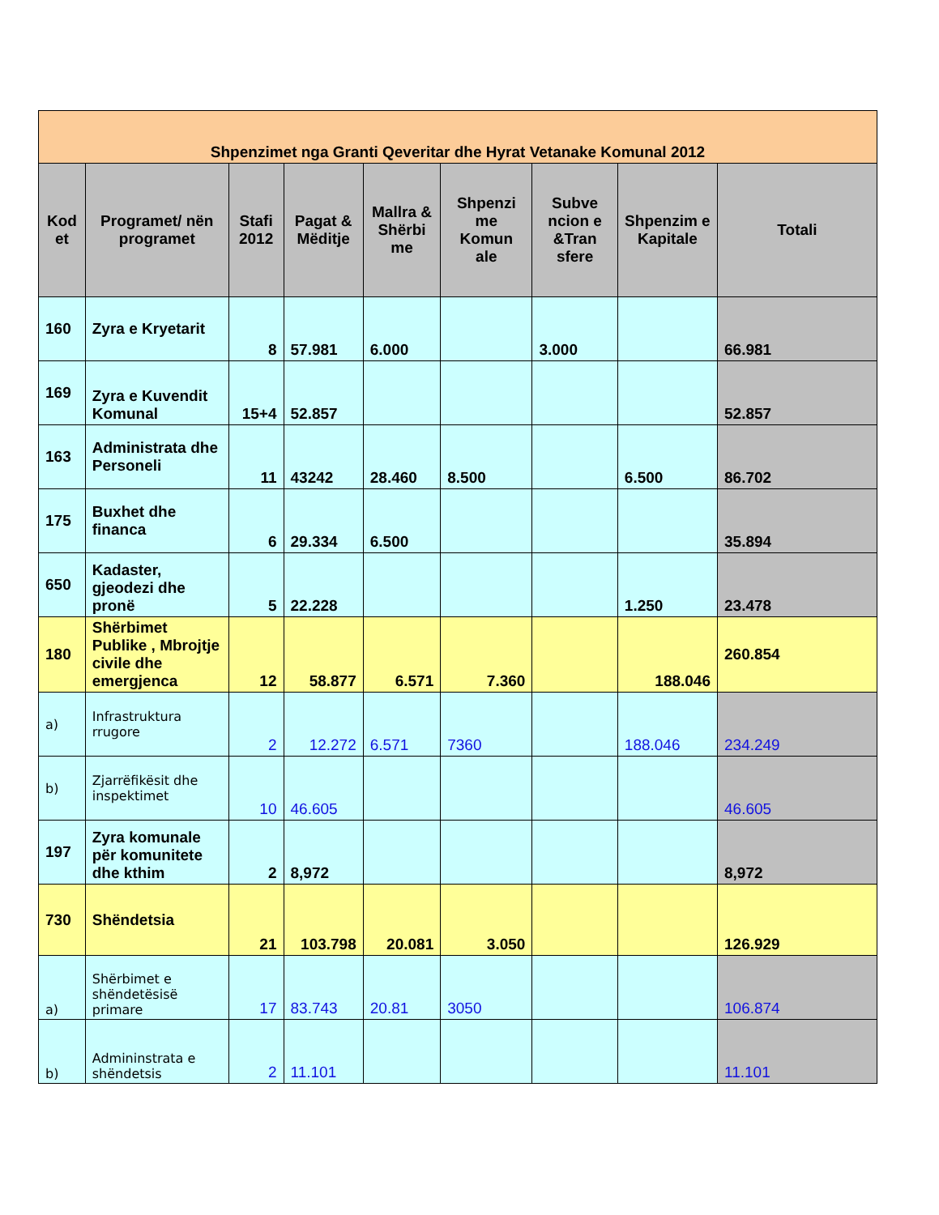| Shpenzimet nga Granti Qeveritar dhe Hyrat Vetanake Komunal 2012 | | | | | | | | |
| Kod et | Programet/ nën programet | Stafi 2012 | Pagat & Mëditje | Mallra & Shërbi me | Shpenzi me Komun ale | Subve ncion e &Tran sfere | Shpenzim e Kapitale | Totali |
| 160 | Zyra e Kryetarit | 8 | 57.981 | 6.000 | | 3.000 | | 66.981 |
| 169 | Zyra e Kuvendit Komunal | 15+4 | 52.857 | | | | | 52.857 |
| 163 | Administrata dhe Personeli | 11 | 43242 | 28.460 | 8.500 | | 6.500 | 86.702 |
| 175 | Buxhet dhe financa | 6 | 29.334 | 6.500 | | | | 35.894 |
| 650 | Kadaster, gjeodezi dhe pronë | 5 | 22.228 | | | | 1.250 | 23.478 |
| 180 | Shërbimet Publike , Mbrojtje civile dhe emergjenca | 12 | 58.877 | 6.571 | 7.360 | | 188.046 | 260.854 |
| a) | Infrastruktura rrugore | 2 | 12.272 | 6.571 | 7360 | | 188.046 | 234.249 |
| b) | Zjarrëfikësit dhe inspektimet | 10 | 46.605 | | | | | 46.605 |
| 197 | Zyra komunale për komunitete dhe kthim | 2 | 8,972 | | | | | 8,972 |
| 730 | Shëndetsia | 21 | 103.798 | 20.081 | 3.050 | | | 126.929 |
| a) | Shërbimet e shëndetësisë primare | 17 | 83.743 | 20.81 | 3050 | | | 106.874 |
| b) | Admininstrata e shëndetsis | 2 | 11.101 | | | | | 11.101 |